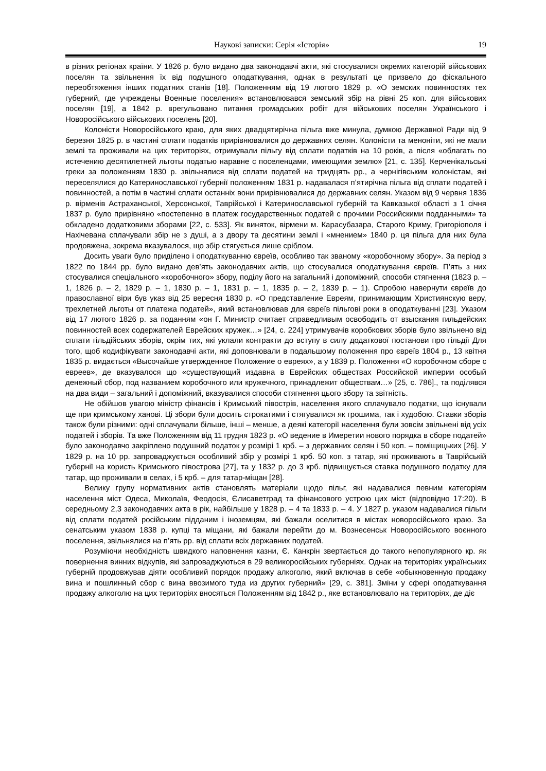Наукові записки: Серія «Історія» 19
в різних регіонах країни. У 1826 р. було видано два законодавчі акти, які стосувалися окремих категорій військових поселян та звільнення їх від подушного оподаткування, однак в результаті це призвело до фіскального переобтяження інших податних станів [18]. Положенням від 19 лютого 1829 р. «О земских повинностях тех губерний, где учреждены Военные поселения» встановлювався земський збір на рівні 25 коп. для військових поселян [19], а 1842 р. врегульовано питання громадських робіт для військових поселян Українського і Новоросійського військових поселень [20].
Колоністи Новоросійського краю, для яких двадцятирічна пільга вже минула, думкою Державної Ради від 9 березня 1825 р. в частині сплати податків прирівнювалися до державних селян. Колоністи та меноніти, які не мали землі та проживали на цих територіях, отримували пільгу від сплати податків на 10 років, а після «облагать по истечению десятилетней льготы податью наравне с поселенцами, имеющими землю» [21, с. 135]. Керченікальські греки за положенням 1830 р. звільнялися від сплати податей на тридцять рр., а чернігівським колоністам, які переселялися до Катеринославської губернії положенням 1831 р. надавалася п’ятирічна пільга від сплати податей і повинностей, а потім в частині сплати останніх вони прирівнювалися до державних селян. Указом від 9 червня 1836 р. вірменів Астраханської, Херсонської, Таврійської і Катеринославської губерній та Кавказької області з 1 січня 1837 р. було прирівняно «постепенно в платеж государственных податей с прочими Российскими подданными» та обкладено додатковими зборами [22, с. 533]. Як виняток, вірмени м. Карасубазара, Старого Криму, Григоріополя і Нахічевана сплачували збір не з душі, а з двору та десятини землі і «мнением» 1840 р. ця пільга для них була продовжена, зокрема вказувалося, що збір стягується лише сріблом.
Досить уваги було приділено і оподаткуванню євреїв, особливо так званому «коробочному збору». За період з 1822 по 1844 рр. було видано дев’ять законодавчих актів, що стосувалися оподаткування євреїв. П’ять з них стосувалися спеціального «коробочного» збору, поділу його на загальний і допоміжний, способи стягнення (1823 р. – 1, 1826 р. – 2, 1829 р. – 1, 1830 р. – 1, 1831 р. – 1, 1835 р. – 2, 1839 р. – 1). Спробою навернути євреїв до православної віри був указ від 25 вересня 1830 р. «О представление Евреям, принимающим Християнскую веру, трехлетней льготы от платежа податей», який встановлював для євреїв пільгові роки в оподаткуванні [23]. Указом від 17 лютого 1826 р. за поданням «он Г. Министр считает справедливым освободить от взыскания гильдейских повинностей всех содержателей Еврейских кружек…» [24, с. 224] утримувачів коробкових зборів було звільнено від сплати гільдійських зборів, окрім тих, які уклали контракти до вступу в силу додаткової постанови про гільдії Для того, щоб кодифікувати законодавчі акти, які доповнювали в подальшому положення про євреїв 1804 р., 13 квітня 1835 р. видається «Высочайше утвержденное Положение о евреях», а у 1839 р. Положення «О коробочном сборе с евреев», де вказувалося що «существующий издавна в Еврейских обществах Российской империи особый денежный сбор, под названием коробочного или кружечного, принадлежит обществам…» [25, с. 786]., та поділявся на два види – загальний і допоміжний, вказувалися способи стягнення цього збору та звітність.
Не обійшов увагою міністр фінансів і Кримський півострів, населення якого сплачувало податки, що існували ще при кримському ханові. Ці збори були досить строкатими і стягувалися як грошима, так і худобою. Ставки зборів також були різними: одні сплачували більше, інші – менше, а деякі категорії населення були зовсім звільнені від усіх податей і зборів. Та вже Положенням від 11 грудня 1823 р. «О ведение в Имеретии нового порядка в сборе податей» було законодавчо закріплено подушний податок у розмірі 1 крб. – з державних селян і 50 коп. – поміщицьких [26]. У 1829 р. на 10 рр. запроваджується особливий збір у розмірі 1 крб. 50 коп. з татар, які проживають в Таврійській губернії на користь Кримського півострова [27], та у 1832 р. до 3 крб. підвищується ставка подушного податку для татар, що проживали в селах, і 5 крб. – для татар-міщан [28].
Велику групу нормативних актів становлять матеріали щодо пільг, які надавалися певним категоріям населення міст Одеса, Миколаїв, Феодосія, Єлисаветград та фінансового устрою цих міст (відповідно 17:20). В середньому 2,3 законодавчих акта в рік, найбільше у 1828 р. – 4 та 1833 р. – 4. У 1827 р. указом надавалися пільги від сплати податей російським підданим і іноземцям, які бажали оселитися в містах новоросійського краю. За сенатським указом 1838 р. купці та міщани, які бажали перейти до м. Вознесенськ Новоросійського воєнного поселення, звільнялися на п’ять рр. від сплати всіх державних податей.
Розуміючи необхідність швидкого наповнення казни, Є. Канкрін звертається до такого непопулярного кр. як повернення винних відкупів, які запроваджуються в 29 великоросійських губерніях. Однак на територіях українських губерній продовжував діяти особливий порядок продажу алкоголю, який включав в себе «обыкновенную продажу вина и пошлинный сбор с вина ввозимого туда из других губерний» [29, с. 381]. Зміни у сфері оподаткування продажу алкоголю на цих територіях вносяться Положенням від 1842 р., яке встановлювало на територіях, де діє